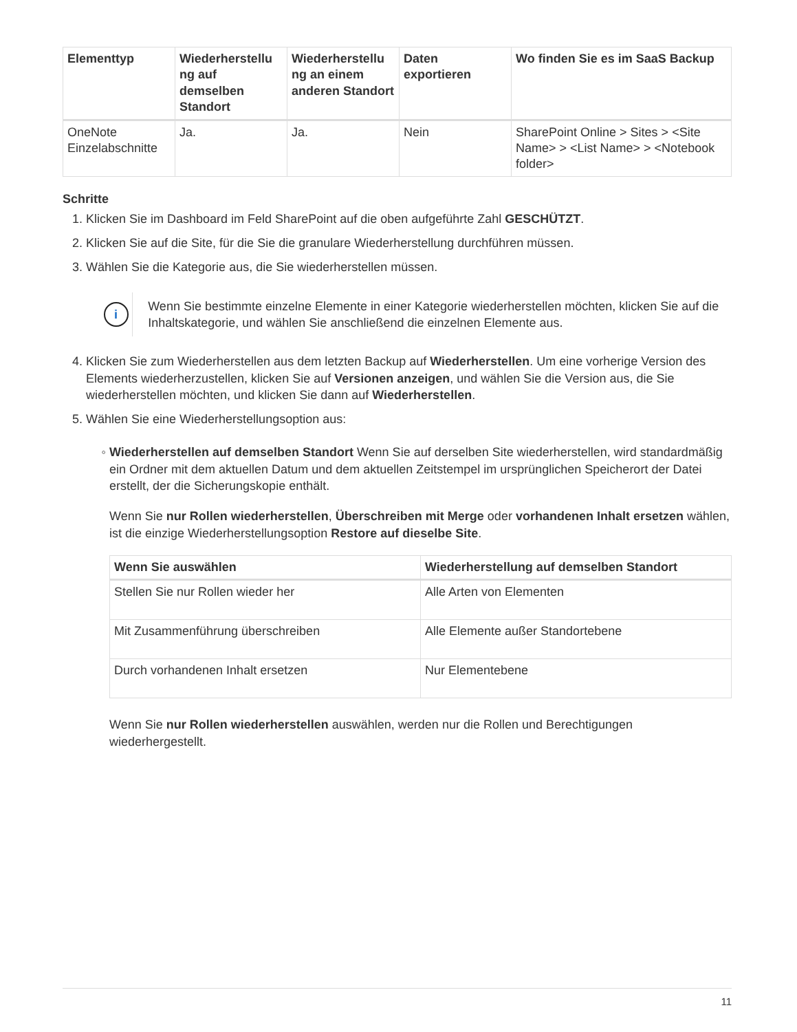| Elementtyp | Wiederherstellu ng auf demselben Standort | Wiederherstellu ng an einem anderen Standort | Daten exportieren | Wo finden Sie es im SaaS Backup |
| --- | --- | --- | --- | --- |
| OneNote Einzelabschnitte | Ja. | Ja. | Nein | SharePoint Online > Sites > <Site Name> > <List Name> > <Notebook folder> |
Schritte
1. Klicken Sie im Dashboard im Feld SharePoint auf die oben aufgeführte Zahl GESCHÜTZT.
2. Klicken Sie auf die Site, für die Sie die granulare Wiederherstellung durchführen müssen.
3. Wählen Sie die Kategorie aus, die Sie wiederherstellen müssen.
i
Wenn Sie bestimmte einzelne Elemente in einer Kategorie wiederherstellen möchten, klicken Sie auf die Inhaltskategorie, und wählen Sie anschließend die einzelnen Elemente aus.
4. Klicken Sie zum Wiederherstellen aus dem letzten Backup auf Wiederherstellen. Um eine vorherige Version des Elements wiederherzustellen, klicken Sie auf Versionen anzeigen, und wählen Sie die Version aus, die Sie wiederherstellen möchten, und klicken Sie dann auf Wiederherstellen.
5. Wählen Sie eine Wiederherstellungsoption aus:
Wiederherstellen auf demselben Standort Wenn Sie auf derselben Site wiederherstellen, wird standardmäßig ein Ordner mit dem aktuellen Datum und dem aktuellen Zeitstempel im ursprünglichen Speicherort der Datei erstellt, der die Sicherungskopie enthält.
Wenn Sie nur Rollen wiederherstellen, Überschreiben mit Merge oder vorhandenen Inhalt ersetzen wählen, ist die einzige Wiederherstellungsoption Restore auf dieselbe Site.
| Wenn Sie auswählen | Wiederherstellung auf demselben Standort |
| --- | --- |
| Stellen Sie nur Rollen wieder her | Alle Arten von Elementen |
| Mit Zusammenführung überschreiben | Alle Elemente außer Standortebene |
| Durch vorhandenen Inhalt ersetzen | Nur Elementebene |
Wenn Sie nur Rollen wiederherstellen auswählen, werden nur die Rollen und Berechtigungen wiederhergestellt.
11